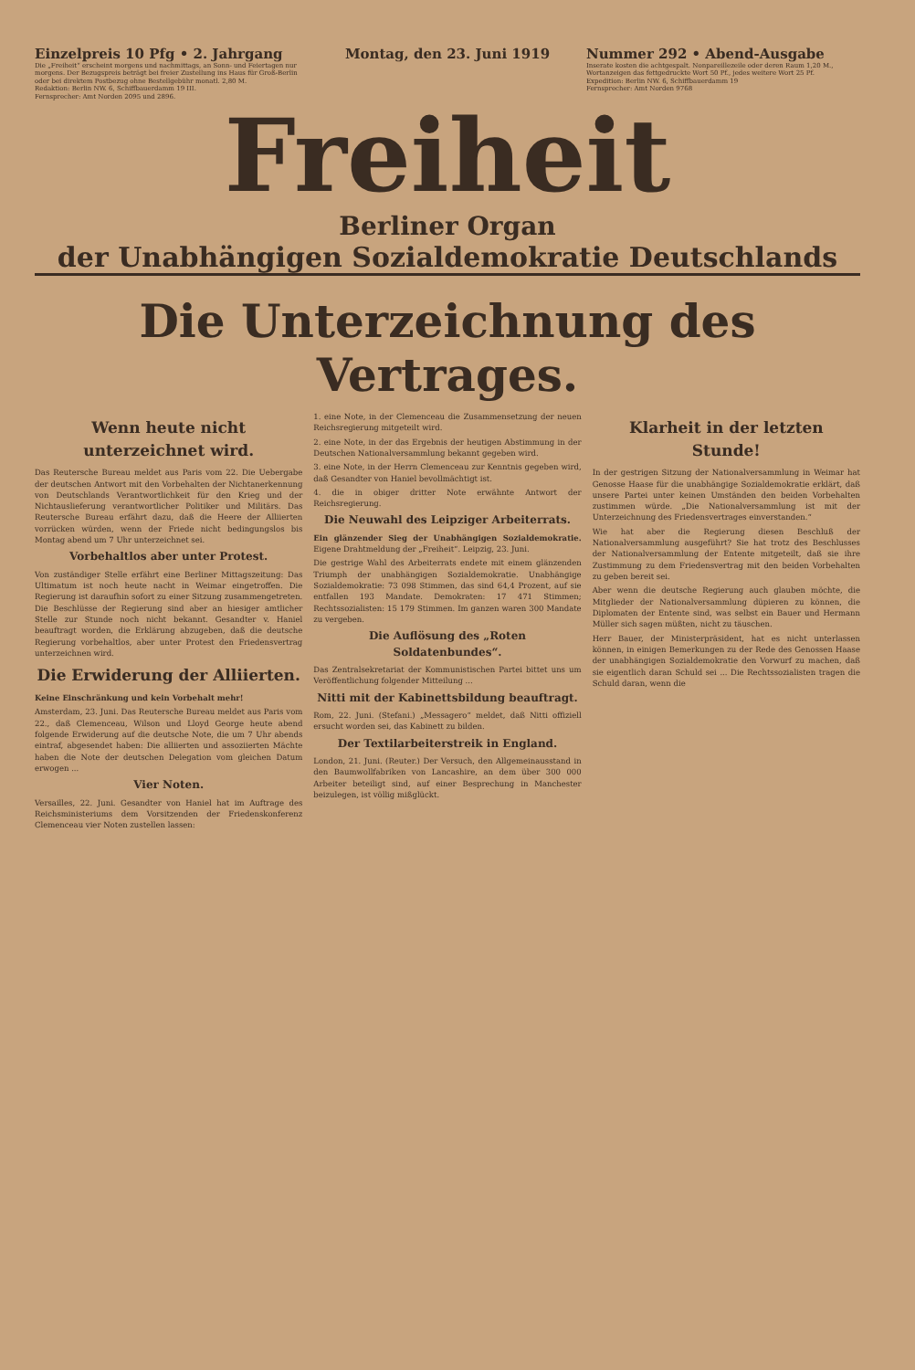Einzelpreis 10 Pfg • 2. Jahrgang
Die „Freiheit“ erscheint morgens und nachmittags, an Sonn- und Feiertagen nur morgens. Der Bezugspreis beträgt bei freier Zustellung ins Haus für Groß-Berlin oder bei direktem Postbezug ohne Bestellgebühr monatl. 2,80 M.
Redaktion: Berlin NW. 6, Schiffbauerdamm 19 III.
Fernsprecher: Amt Norden 2095 und 2896.
Montag, den 23. Juni 1919 Nummer 292 • Abend-Ausgabe
Inserate kosten die achtgespalt. Nonpareillezeile oder deren Raum 1,20 M., Wortanzeigen das fettgedruckte Wort 50 Pf., jedes weitere Wort 25 Pf.
Expedition: Berlin NW. 6, Schiffbauerdamm 19
Fernsprecher: Amt Norden 9768
Freiheit
Berliner Organ
der Unabhängigen Sozialdemokratie Deutschlands
Die Unterzeichnung des Vertrages.
Wenn heute nicht unterzeichnet wird.
Das Reutersche Bureau meldet aus Paris vom 22. Die Uebergabe der deutschen Antwort mit den Vorbehalten der Nichtanerkennung von Deutschlands Verantwortlichkeit für den Krieg und der Nichtauslieferung verantwortlicher Politiker und Militärs. Das Reutersche Bureau erfährt dazu, daß die Heere der Alliierten vorrücken würden, wenn der Friede nicht bedingungslos bis Montag abend um 7 Uhr unterzeichnet sei.
Vorbehaltlos aber unter Protest.
Von zuständiger Stelle erfährt eine Berliner Mittagszeitung: Das Ultimatum ist noch heute nacht in Weimar eingetroffen. Die Regierung ist daraufhin sofort zu einer Sitzung zusammengetreten. Die Beschlüsse der Regierung sind aber an hiesiger amtlicher Stelle zur Stunde noch nicht bekannt. Gesandter v. Haniel beauftragt worden, die Erklärung abzugeben, daß die deutsche Regierung vorbehaltlos, aber unter Protest den Friedensvertrag unterzeichnen wird.
Die Erwiderung der Alliierten.
Keine Einschränkung und kein Vorbehalt mehr!
Amsterdam, 23. Juni. Das Reutersche Bureau meldet aus Paris vom 22., daß Clemenceau, Wilson und Lloyd George heute abend folgende Erwiderung auf die deutsche Note, die um 7 Uhr abends eintraf, abgesendet haben: Die alliierten und assoziierten Mächte haben die Note der deutschen Delegation vom gleichen Datum erwogen ...
Vier Noten.
Versailles, 22. Juni. Gesandter von Haniel hat im Auftrage des Reichsministeriums dem Vorsitzenden der Friedenskonferenz Clemenceau vier Noten zustellen lassen:
1. eine Note, in der Clemenceau die Zusammensetzung der neuen Reichsregierung mitgeteilt wird.
2. eine Note, in der das Ergebnis der heutigen Abstimmung in der Deutschen Nationalversammlung bekannt gegeben wird.
3. eine Note, in der Herrn Clemenceau zur Kenntnis gegeben wird, daß Gesandter von Haniel bevollmächtigt ist.
4. die in obiger dritter Note erwähnte Antwort der Reichsregierung.
Die Neuwahl des Leipziger Arbeiterrats.
Ein glänzender Sieg der Unabhängigen Sozialdemokratie. Eigene Drahtmeldung der „Freiheit“. Leipzig, 23. Juni.
Die gestrige Wahl des Arbeiterrats endete mit einem glänzenden Triumph der unabhängigen Sozialdemokratie. Unabhängige Sozialdemokratie: 73 098 Stimmen, das sind 64,4 Prozent, auf sie entfallen 193 Mandate. Demokraten: 17 471 Stimmen; Rechtssozialisten: 15 179 Stimmen. Im ganzen waren 300 Mandate zu vergeben.
Die Auflösung des „Roten Soldatenbundes“.
Das Zentralsekretariat der Kommunistischen Partei bittet uns um Veröffentlichung folgender Mitteilung ...
Nitti mit der Kabinettsbildung beauftragt.
Rom, 22. Juni. (Stefani.) „Messagero“ meldet, daß Nitti offiziell ersucht worden sei, das Kabinett zu bilden.
Der Textilarbeiterstreik in England.
London, 21. Juni. (Reuter.) Der Versuch, den Allgemeinausstand in den Baumwollfabriken von Lancashire, an dem über 300 000 Arbeiter beteiligt sind, auf einer Besprechung in Manchester beizulegen, ist völlig mißglückt.
Klarheit in der letzten Stunde!
In der gestrigen Sitzung der Nationalversammlung in Weimar hat Genosse Haase für die unabhängige Sozialdemokratie erklärt, daß unsere Partei unter keinen Umständen den beiden Vorbehalten zustimmen würde. „Die Nationalversammlung ist mit der Unterzeichnung des Friedensvertrages einverstanden.“
Wie hat aber die Regierung diesen Beschluß der Nationalversammlung ausgeführt? Sie hat trotz des Beschlusses der Nationalversammlung der Entente mitgeteilt, daß sie ihre Zustimmung zu dem Friedensvertrag mit den beiden Vorbehalten zu geben bereit sei.
Aber wenn die deutsche Regierung auch glauben möchte, die Mitglieder der Nationalversammlung düpieren zu können, die Diplomaten der Entente sind, was selbst ein Bauer und Hermann Müller sich sagen müßten, nicht zu täuschen.
Herr Bauer, der Ministerpräsident, hat es nicht unterlassen können, in einigen Bemerkungen zu der Rede des Genossen Haase der unabhängigen Sozialdemokratie den Vorwurf zu machen, daß sie eigentlich daran Schuld sei ... Die Rechtssozialisten tragen die Schuld daran, wenn die